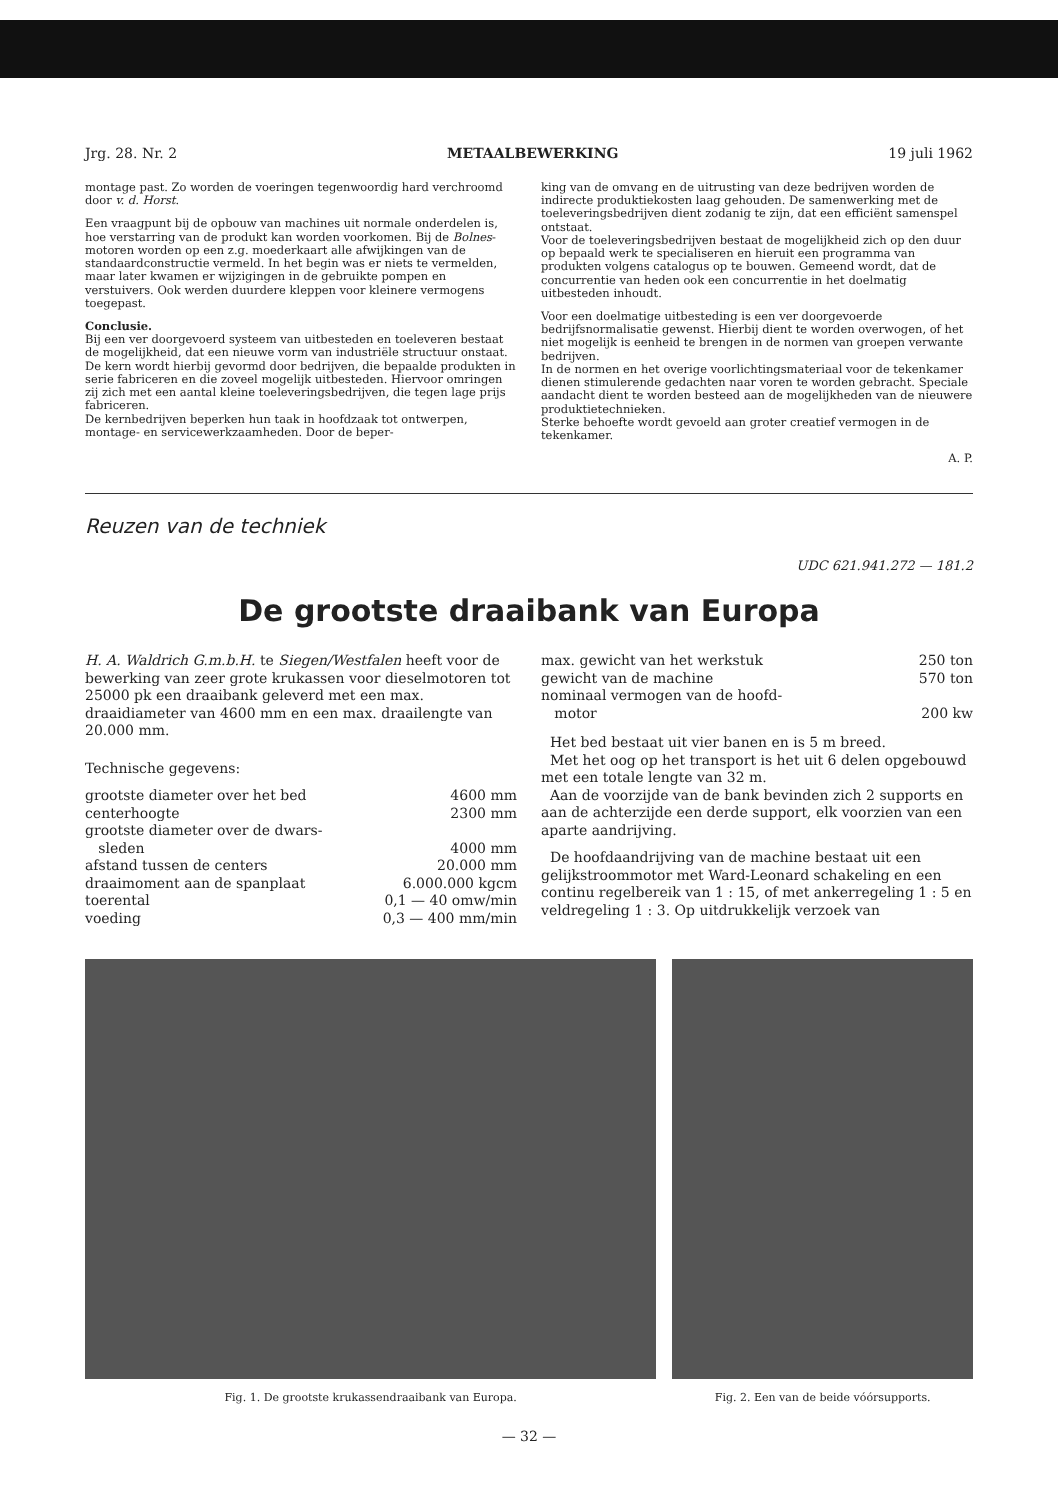Jrg. 28. Nr. 2 METAALBEWERKING 19 juli 1962
montage past. Zo worden de voeringen tegenwoordig hard verchroomd door v. d. Horst.
Een vraagpunt bij de opbouw van machines uit normale onderdelen is, hoe verstarring van de produkt kan worden voorkomen. Bij de Bolnes-motoren worden op een z.g. moederkaart alle afwijkingen van de standaardconstructie vermeld. In het begin was er niets te vermelden, maar later kwamen er wijzigingen in de gebruikte pompen en verstuivers. Ook werden duurdere kleppen voor kleinere vermogens toegepast.
Conclusie.
Bij een ver doorgevoerd systeem van uitbesteden en toeleveren bestaat de mogelijkheid, dat een nieuwe vorm van industriële structuur onstaat. De kern wordt hierbij gevormd door bedrijven, die bepaalde produkten in serie fabriceren en die zoveel mogelijk uitbesteden. Hiervoor omringen zij zich met een aantal kleine toeleveringsbedrijven, die tegen lage prijs fabriceren.
De kernbedrijven beperken hun taak in hoofdzaak tot ontwerpen, montage- en servicewerkzaamheden. Door de beper-
king van de omvang en de uitrusting van deze bedrijven worden de indirecte produktiekosten laag gehouden. De samenwerking met de toeleveringsbedrijven dient zodanig te zijn, dat een efficiënt samenspel ontstaat.
Voor de toeleveringsbedrijven bestaat de mogelijkheid zich op den duur op bepaald werk te specialiseren en hieruit een programma van produkten volgens catalogus op te bouwen. Gemeend wordt, dat de concurrentie van heden ook een concurrentie in het doelmatig uitbesteden inhoudt.
Voor een doelmatige uitbesteding is een ver doorgevoerde bedrijfsnormalisatie gewenst. Hierbij dient te worden overwogen, of het niet mogelijk is eenheid te brengen in de normen van groepen verwante bedrijven.
In de normen en het overige voorlichtingsmateriaal voor de tekenkamer dienen stimulerende gedachten naar voren te worden gebracht. Speciale aandacht dient te worden besteed aan de mogelijkheden van de nieuwere produktietechnieken.
Sterke behoefte wordt gevoeld aan groter creatief vermogen in de tekenkamer.
A. P.
Reuzen van de techniek
UDC 621.941.272 — 181.2
De grootste draaibank van Europa
H. A. Waldrich G.m.b.H. te Siegen/Westfalen heeft voor de bewerking van zeer grote krukassen voor dieselmotoren tot 25000 pk een draaibank geleverd met een max. draaidiameter van 4600 mm en een max. draailengte van 20.000 mm.
Technische gegevens:
| grootste diameter over het bed | 4600 mm |
| centerhoogte | 2300 mm |
| grootste diameter over de dwars- sleden | 4000 mm |
| afstand tussen de centers | 20.000 mm |
| draaimoment aan de spanplaat | 6.000.000 kgcm |
| toerental | 0,1 — 40 omw/min |
| voeding | 0,3 — 400 mm/min |
| max. gewicht van het werkstuk | 250 ton |
| gewicht van de machine | 570 ton |
| nominaal vermogen van de hoofd- motor | 200 kw |
Het bed bestaat uit vier banen en is 5 m breed.
Met het oog op het transport is het uit 6 delen opgebouwd met een totale lengte van 32 m.
Aan de voorzijde van de bank bevinden zich 2 supports en aan de achterzijde een derde support, elk voorzien van een aparte aandrijving.
De hoofdaandrijving van de machine bestaat uit een gelijkstroommotor met Ward-Leonard schakeling en een continu regelbereik van 1 : 15, of met ankerregeling 1 : 5 en veldregeling 1 : 3. Op uitdrukkelijk verzoek van
Fig. 1. De grootste krukassendraaibank van Europa.
Fig. 2. Een van de beide vóórsupports.
— 32 —